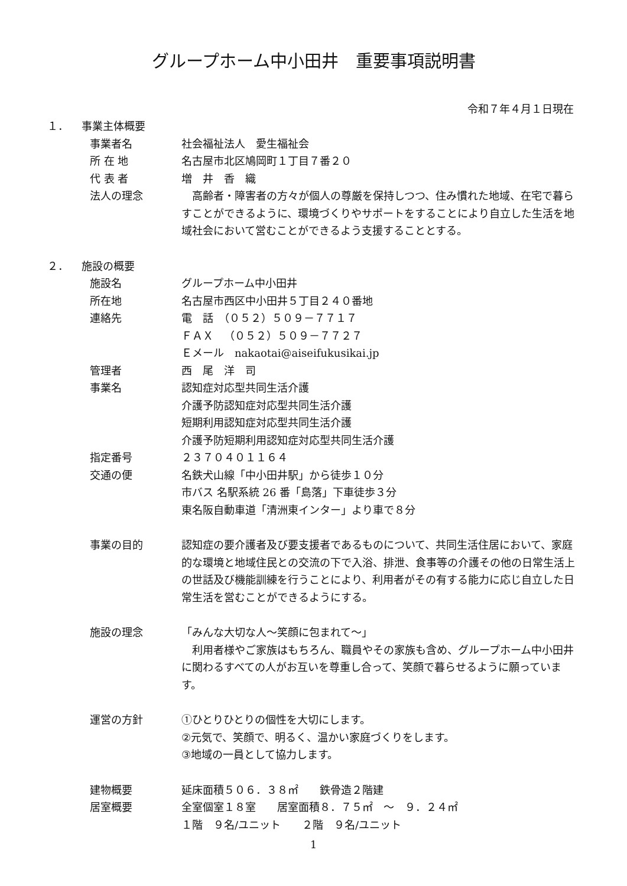グループホーム中小田井　重要事項説明書
令和７年４月１日現在
１． 事業主体概要
事業者名 社会福祉法人　愛生福祉会
所 在 地 名古屋市北区鳩岡町１丁目７番２０
代 表 者 増　井　香　織
法人の理念 　高齢者・障害者の方々が個人の尊厳を保持しつつ、住み慣れた地域、在宅で暮らすことができるように、環境づくりやサポートをすることにより自立した生活を地域社会において営むことができるよう支援することとする。
２． 施設の概要
施設名 グループホーム中小田井
所在地 名古屋市西区中小田井５丁目２４０番地
連絡先 電　話　（０５２）５０９－７７１７
ＦＡＸ　（０５２）５０９－７７２７
Ｅメール　nakaotai@aiseifukusikai.jp
管理者 西　尾　洋　司
事業名 認知症対応型共同生活介護
介護予防認知症対応型共同生活介護
短期利用認知症対応型共同生活介護
介護予防短期利用認知症対応型共同生活介護
指定番号 ２３７０４０１１６４
交通の便 名鉄犬山線「中小田井駅」から徒歩１０分
市バス 名駅系統 26 番「島落」下車徒歩３分
東名阪自動車道「清洲東インター」より車で８分
事業の目的 認知症の要介護者及び要支援者であるものについて、共同生活住居において、家庭的な環境と地域住民との交流の下で入浴、排泄、食事等の介護その他の日常生活上の世話及び機能訓練を行うことにより、利用者がその有する能力に応じ自立した日常生活を営むことができるようにする。
施設の理念 「みんな大切な人～笑顔に包まれて～」
　利用者様やご家族はもちろん、職員やその家族も含め、グループホーム中小田井に関わるすべての人がお互いを尊重し合って、笑顔で暮らせるように願っています。
運営の方針 ①ひとりひとりの個性を大切にします。
②元気で、笑顔で、明るく、温かい家庭づくりをします。
③地域の一員として協力します。
建物概要 延床面積５０６．３８㎡　　鉄骨造２階建
居室概要 全室個室１８室　　居室面積８．７５㎡　～　９．２４㎡
１階　９名/ユニット　　２階　９名/ユニット
1